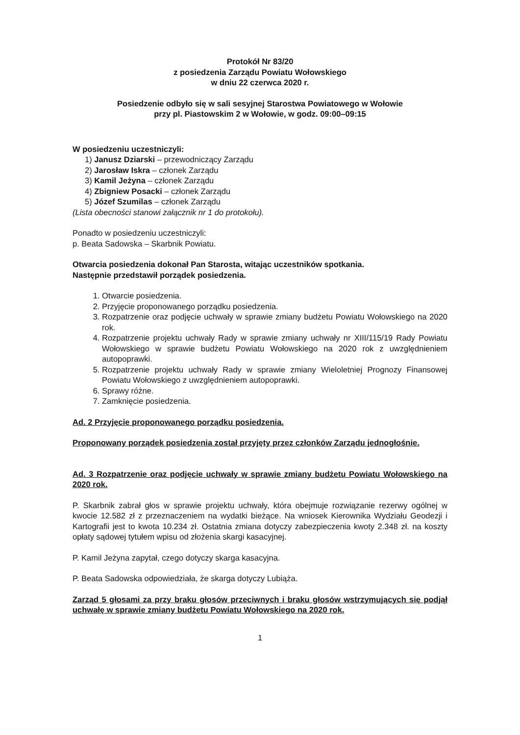Protokół Nr 83/20
z posiedzenia Zarządu Powiatu Wołowskiego
w dniu 22 czerwca 2020 r.
Posiedzenie odbyło się w sali sesyjnej Starostwa Powiatowego w Wołowie
przy pl. Piastowskim 2 w Wołowie, w godz. 09:00–09:15
W posiedzeniu uczestniczyli:
1) Janusz Dziarski – przewodniczący Zarządu
2) Jarosław Iskra – członek Zarządu
3) Kamil Jeżyna – członek Zarządu
4) Zbigniew Posacki – członek Zarządu
5) Józef Szumilas – członek Zarządu
(Lista obecności stanowi załącznik nr 1 do protokołu).
Ponadto w posiedzeniu uczestniczyli:
p. Beata Sadowska – Skarbnik Powiatu.
Otwarcia posiedzenia dokonał Pan Starosta, witając uczestników spotkania.
Następnie przedstawił porządek posiedzenia.
1. Otwarcie posiedzenia.
2. Przyjęcie proponowanego porządku posiedzenia.
3. Rozpatrzenie oraz podjęcie uchwały w sprawie zmiany budżetu Powiatu Wołowskiego na 2020 rok.
4. Rozpatrzenie projektu uchwały Rady w sprawie zmiany uchwały nr XIII/115/19 Rady Powiatu Wołowskiego w sprawie budżetu Powiatu Wołowskiego na 2020 rok z uwzględnieniem autopoprawki.
5. Rozpatrzenie projektu uchwały Rady w sprawie zmiany Wieloletniej Prognozy Finansowej Powiatu Wołowskiego z uwzględnieniem autopoprawki.
6. Sprawy różne.
7. Zamknięcie posiedzenia.
Ad. 2 Przyjęcie proponowanego porządku posiedzenia.
Proponowany porządek posiedzenia został przyjęty przez członków Zarządu jednogłośnie.
Ad. 3 Rozpatrzenie oraz podjęcie uchwały w sprawie zmiany budżetu Powiatu Wołowskiego na 2020 rok.
P. Skarbnik zabrał głos w sprawie projektu uchwały, która obejmuje rozwiązanie rezerwy ogólnej w kwocie 12.582 zł z przeznaczeniem na wydatki bieżące. Na wniosek Kierownika Wydziału Geodezji i Kartografii jest to kwota 10.234 zł. Ostatnia zmiana dotyczy zabezpieczenia kwoty 2.348 zł. na koszty opłaty sądowej tytułem wpisu od złożenia skargi kasacyjnej.
P. Kamil Jeżyna zapytał, czego dotyczy skarga kasacyjna.
P. Beata Sadowska odpowiedziała, że skarga dotyczy Lubiąża.
Zarząd 5 głosami za przy braku głosów przeciwnych i braku głosów wstrzymujących się podjął uchwałę w sprawie zmiany budżetu Powiatu Wołowskiego na 2020 rok.
1